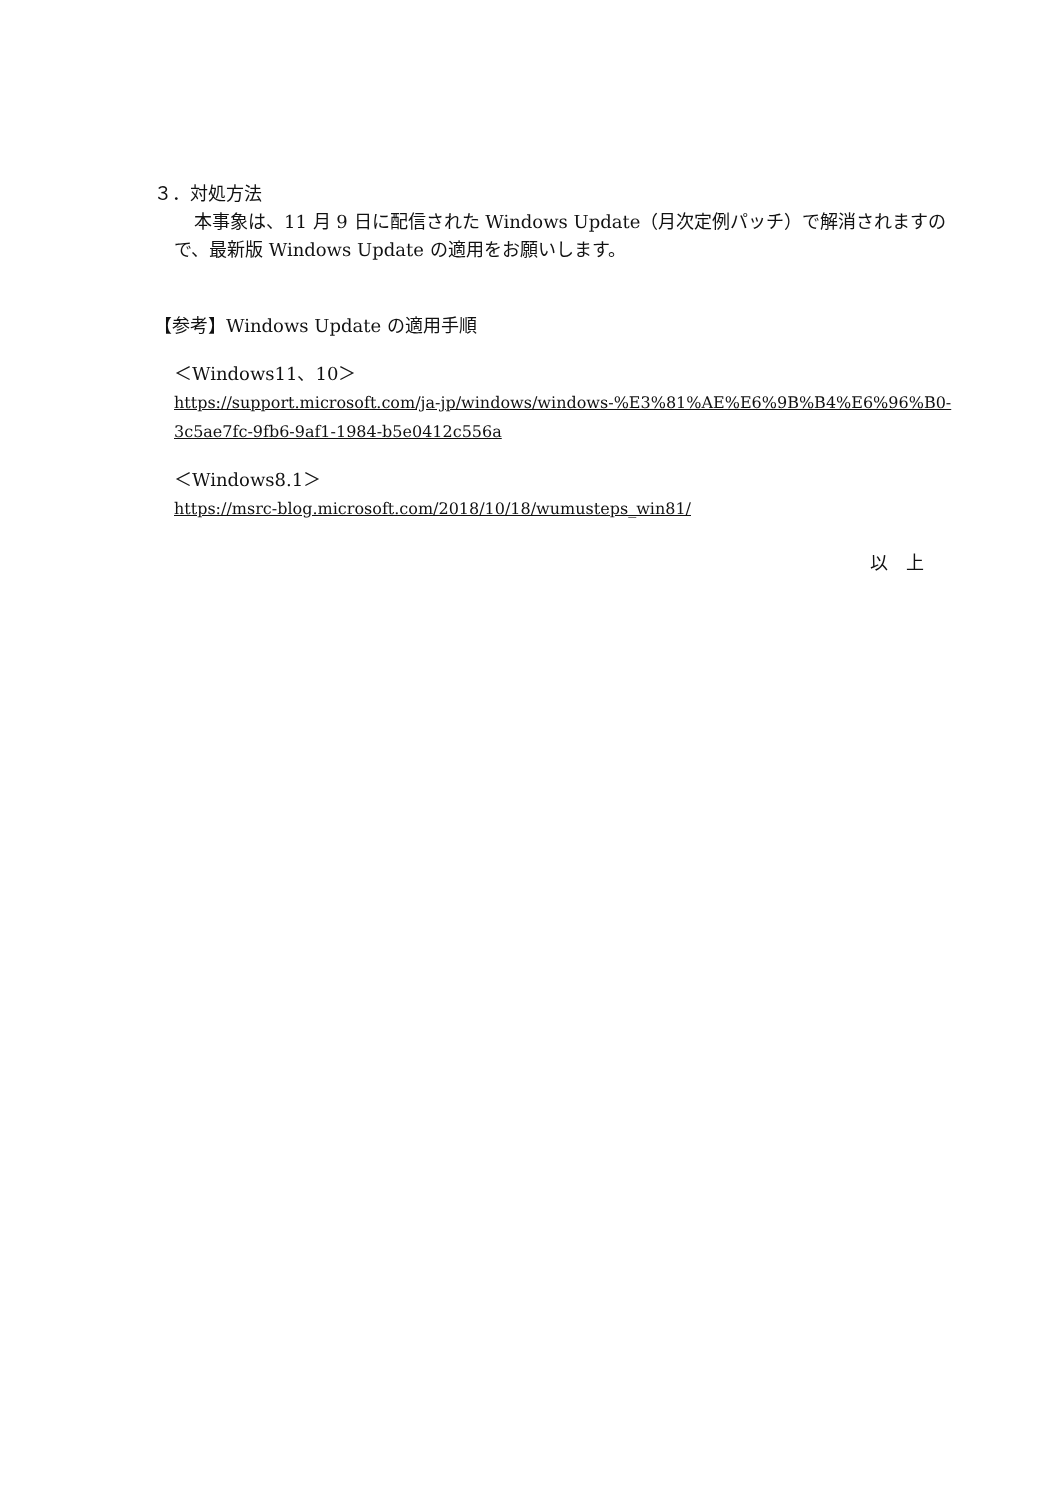３．対処方法
本事象は、11 月 9 日に配信された Windows Update（月次定例パッチ）で解消されますので、最新版 Windows Update の適用をお願いします。
【参考】Windows Update の適用手順
＜Windows11、10＞
https://support.microsoft.com/ja-jp/windows/windows-%E3%81%AE%E6%9B%B4%E6%96%B0-3c5ae7fc-9fb6-9af1-1984-b5e0412c556a
＜Windows8.1＞
https://msrc-blog.microsoft.com/2018/10/18/wumusteps_win81/
以　上